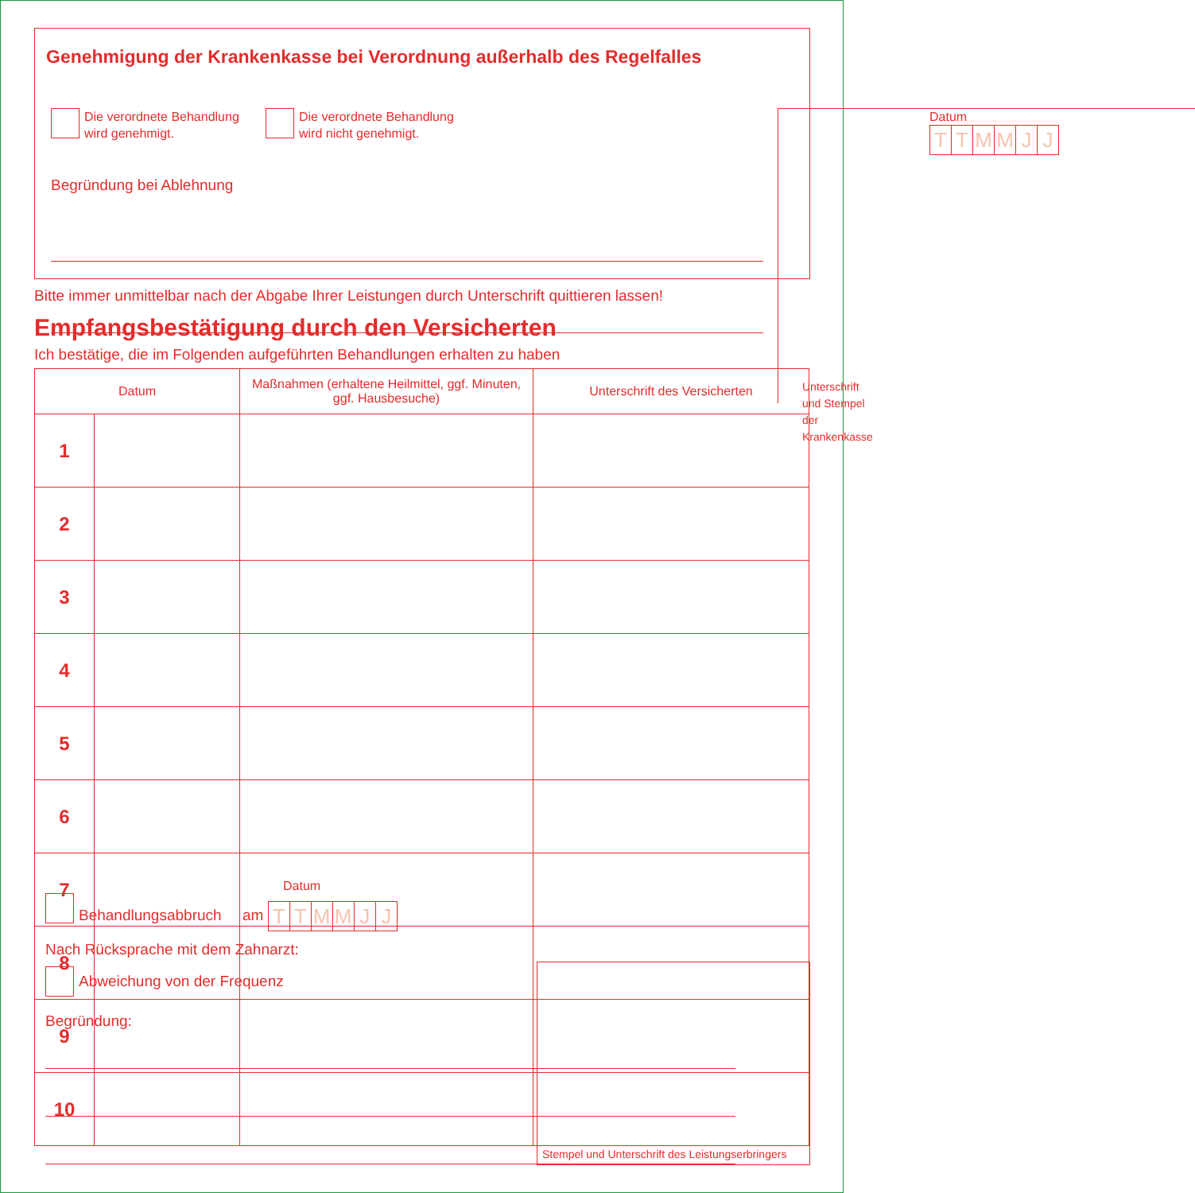Genehmigung der Krankenkasse bei Verordnung außerhalb des Regelfalles
Die verordnete Behandlung
wird genehmigt.
Die verordnete Behandlung
wird nicht genehmigt.
Begründung bei Ablehnung
Datum TTMMJJ
Unterschrift und Stempel der Krankenkasse
Bitte immer unmittelbar nach der Abgabe Ihrer Leistungen durch Unterschrift quittieren lassen!
Empfangsbestätigung durch den Versicherten
Ich bestätige, die im Folgenden aufgeführten Behandlungen erhalten zu haben
| Datum | | Maßnahmen (erhaltene Heilmittel, ggf. Minuten, ggf. Hausbesuche) | Unterschrift des Versicherten |
| --- | --- | --- | --- |
| 1 | | | |
| 2 | | | |
| 3 | | | |
| 4 | | | |
| 5 | | | |
| 6 | | | |
| 7 | | | |
| 8 | | | |
| 9 | | | |
| 10 | | | |
Datum
Behandlungsabbruch am TTMMJJ
Nach Rücksprache mit dem Zahnarzt:
Abweichung von der Frequenz
Begründung:
Stempel und Unterschrift des Leistungserbringers